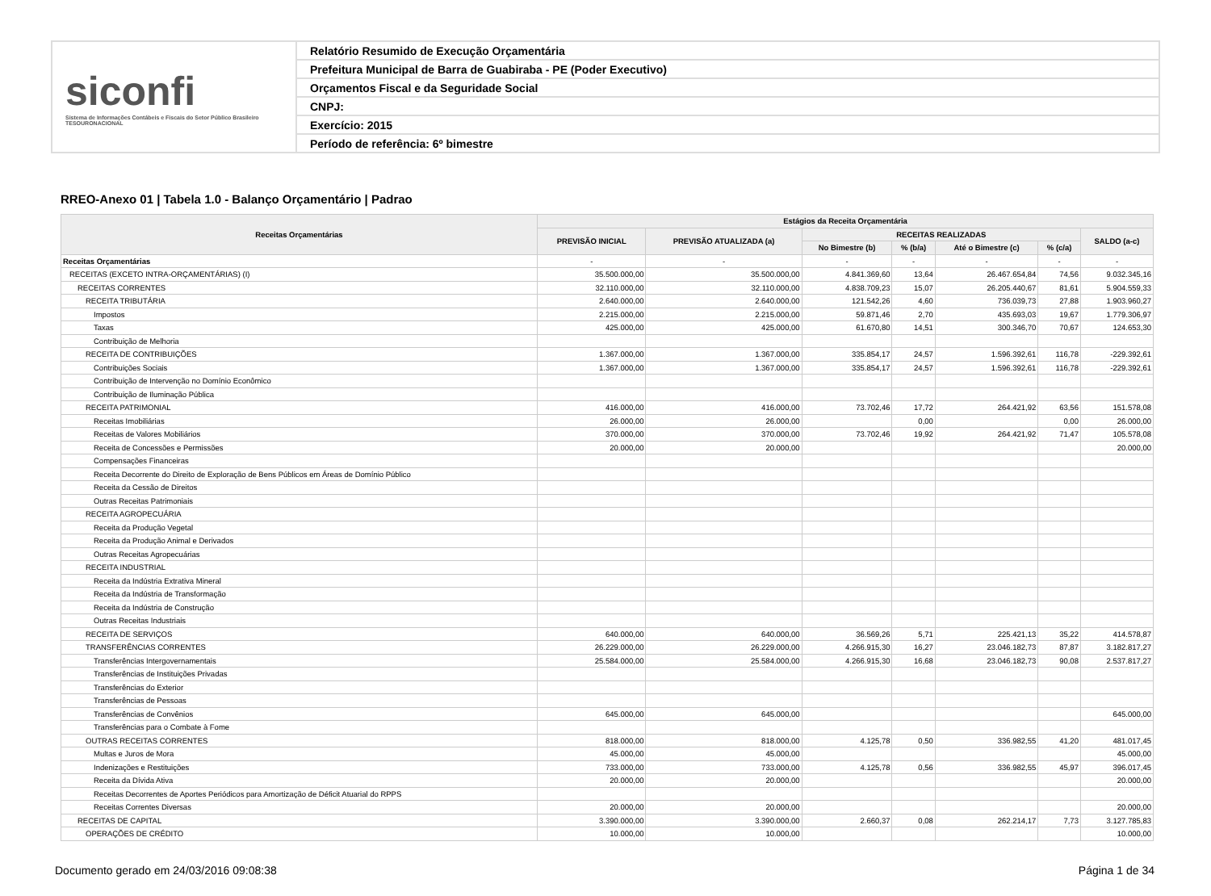siconfi
Sistema de Informações Contábeis e Fiscais do Setor Público Brasileiro
TESOURONACIONAL
Relatório Resumido de Execução Orçamentária
Prefeitura Municipal de Barra de Guabiraba - PE (Poder Executivo)
Orçamentos Fiscal e da Seguridade Social
CNPJ:
Exercício: 2015
Período de referência: 6º bimestre
RREO-Anexo 01 | Tabela 1.0 - Balanço Orçamentário | Padrao
| Receitas Orçamentárias | Estágios da Receita Orçamentária | | | | | | |
| --- | --- | --- | --- | --- | --- | --- | --- |
| | PREVISÃO INICIAL | PREVISÃO ATUALIZADA (a) | RECEITAS REALIZADAS | | | | SALDO (a-c) |
| | | | No Bimestre (b) | % (b/a) | Até o Bimestre (c) | % (c/a) | |
| Receitas Orçamentárias | - | - | - | - | - | - | - |
| RECEITAS (EXCETO INTRA-ORÇAMENTÁRIAS) (I) | 35.500.000,00 | 35.500.000,00 | 4.841.369,60 | 13,64 | 26.467.654,84 | 74,56 | 9.032.345,16 |
| RECEITAS CORRENTES | 32.110.000,00 | 32.110.000,00 | 4.838.709,23 | 15,07 | 26.205.440,67 | 81,61 | 5.904.559,33 |
| RECEITA TRIBUTÁRIA | 2.640.000,00 | 2.640.000,00 | 121.542,26 | 4,60 | 736.039,73 | 27,88 | 1.903.960,27 |
| Impostos | 2.215.000,00 | 2.215.000,00 | 59.871,46 | 2,70 | 435.693,03 | 19,67 | 1.779.306,97 |
| Taxas | 425.000,00 | 425.000,00 | 61.670,80 | 14,51 | 300.346,70 | 70,67 | 124.653,30 |
| Contribuição de Melhoria | | | | | | | |
| RECEITA DE CONTRIBUIÇÕES | 1.367.000,00 | 1.367.000,00 | 335.854,17 | 24,57 | 1.596.392,61 | 116,78 | -229.392,61 |
| Contribuições Sociais | 1.367.000,00 | 1.367.000,00 | 335.854,17 | 24,57 | 1.596.392,61 | 116,78 | -229.392,61 |
| Contribuição de Intervenção no Domínio Econômico | | | | | | | |
| Contribuição de Iluminação Pública | | | | | | | |
| RECEITA PATRIMONIAL | 416.000,00 | 416.000,00 | 73.702,46 | 17,72 | 264.421,92 | 63,56 | 151.578,08 |
| Receitas Imobiliárias | 26.000,00 | 26.000,00 | | 0,00 | | 0,00 | 26.000,00 |
| Receitas de Valores Mobiliários | 370.000,00 | 370.000,00 | 73.702,46 | 19,92 | 264.421,92 | 71,47 | 105.578,08 |
| Receita de Concessões e Permissões | 20.000,00 | 20.000,00 | | | | | 20.000,00 |
| Compensações Financeiras | | | | | | | |
| Receita Decorrente do Direito de Exploração de Bens Públicos em Áreas de Domínio Público | | | | | | | |
| Receita da Cessão de Direitos | | | | | | | |
| Outras Receitas Patrimoniais | | | | | | | |
| RECEITA AGROPECUÁRIA | | | | | | | |
| Receita da Produção Vegetal | | | | | | | |
| Receita da Produção Animal e Derivados | | | | | | | |
| Outras Receitas Agropecuárias | | | | | | | |
| RECEITA INDUSTRIAL | | | | | | | |
| Receita da Indústria Extrativa Mineral | | | | | | | |
| Receita da Indústria de Transformação | | | | | | | |
| Receita da Indústria de Construção | | | | | | | |
| Outras Receitas Industriais | | | | | | | |
| RECEITA DE SERVIÇOS | 640.000,00 | 640.000,00 | 36.569,26 | 5,71 | 225.421,13 | 35,22 | 414.578,87 |
| TRANSFERÊNCIAS CORRENTES | 26.229.000,00 | 26.229.000,00 | 4.266.915,30 | 16,27 | 23.046.182,73 | 87,87 | 3.182.817,27 |
| Transferências Intergovernamentais | 25.584.000,00 | 25.584.000,00 | 4.266.915,30 | 16,68 | 23.046.182,73 | 90,08 | 2.537.817,27 |
| Transferências de Instituições Privadas | | | | | | | |
| Transferências do Exterior | | | | | | | |
| Transferências de Pessoas | | | | | | | |
| Transferências de Convênios | 645.000,00 | 645.000,00 | | | | | 645.000,00 |
| Transferências para o Combate à Fome | | | | | | | |
| OUTRAS RECEITAS CORRENTES | 818.000,00 | 818.000,00 | 4.125,78 | 0,50 | 336.982,55 | 41,20 | 481.017,45 |
| Multas e Juros de Mora | 45.000,00 | 45.000,00 | | | | | 45.000,00 |
| Indenizações e Restituições | 733.000,00 | 733.000,00 | 4.125,78 | 0,56 | 336.982,55 | 45,97 | 396.017,45 |
| Receita da Dívida Ativa | 20.000,00 | 20.000,00 | | | | | 20.000,00 |
| Receitas Decorrentes de Aportes Periódicos para Amortização de Déficit Atuarial do RPPS | | | | | | | |
| Receitas Correntes Diversas | 20.000,00 | 20.000,00 | | | | | 20.000,00 |
| RECEITAS DE CAPITAL | 3.390.000,00 | 3.390.000,00 | 2.660,37 | 0,08 | 262.214,17 | 7,73 | 3.127.785,83 |
| OPERAÇÕES DE CRÉDITO | 10.000,00 | 10.000,00 | | | | | 10.000,00 |
Documento gerado em 24/03/2016 09:08:38 Página 1 de 34